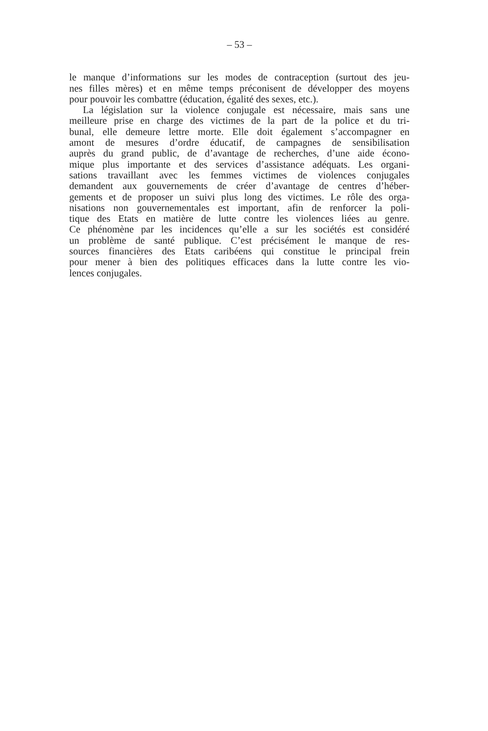– 53 –
le manque d’informations sur les modes de contraception (surtout des jeu-
nes filles mères) et en même temps préconisent de développer des moyens
pour pouvoir les combattre (éducation, égalité des sexes, etc.).
La législation sur la violence conjugale est nécessaire, mais sans une
meilleure prise en charge des victimes de la part de la police et du tri-
bunal, elle demeure lettre morte. Elle doit également s’accompagner en
amont de mesures d’ordre éducatif, de campagnes de sensibilisation
auprès du grand public, de d’avantage de recherches, d’une aide écono-
mique plus importante et des services d’assistance adéquats. Les organi-
sations travaillant avec les femmes victimes de violences conjugales
demandent aux gouvernements de créer d’avantage de centres d’héber-
gements et de proposer un suivi plus long des victimes. Le rôle des orga-
nisations non gouvernementales est important, afin de renforcer la poli-
tique des Etats en matière de lutte contre les violences liées au genre.
Ce phénomène par les incidences qu’elle a sur les sociétés est considéré
un problème de santé publique. C’est précisément le manque de res-
sources financières des Etats caribéens qui constitue le principal frein
pour mener à bien des politiques efficaces dans la lutte contre les vio-
lences conjugales.